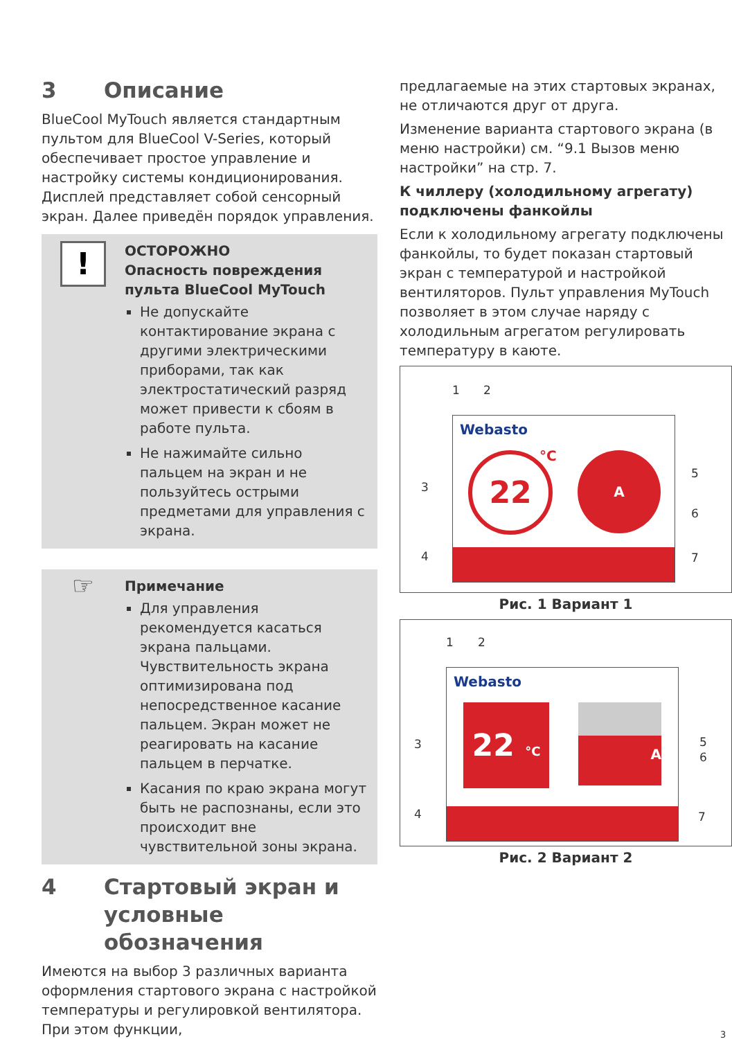3 Описание
BlueCool MyTouch является стандартным пультом для BlueCool V-Series, который обеспечивает простое управление и настройку системы кондиционирования. Дисплей представляет собой сенсорный экран. Далее приведён порядок управления.
!
ОСТОРОЖНО
Опасность повреждения пульта BlueCool MyTouch
Не допускайте контактирование экрана с другими электрическими приборами, так как электростатический разряд может привести к сбоям в работе пульта.
Не нажимайте сильно пальцем на экран и не пользуйтесь острыми предметами для управления с экрана.
☞
Примечание
Для управления рекомендуется касаться экрана пальцами. Чувствительность экрана оптимизирована под непосредственное касание пальцем. Экран может не реагировать на касание пальцем в перчатке.
Касания по краю экрана могут быть не распознаны, если это происходит вне чувствительной зоны экрана.
4 Стартовый экран и условные обозначения
Имеются на выбор 3 различных варианта оформления стартового экрана с настройкой температуры и регулировкой вентилятора. При этом функции,
предлагаемые на этих стартовых экранах, не отличаются друг от друга.
Изменение варианта стартового экрана (в меню настройки) см. “9.1 Вызов меню настройки” на стр. 7.
К чиллеру (холодильному агрегату) подключены фанкойлы
Если к холодильному агрегату подключены фанкойлы, то будет показан стартовый экран с температурой и настройкой вентиляторов. Пульт управления MyTouch позволяет в этом случае наряду с холодильным агрегатом регулировать температуру в каюте.
1 2
Webasto
22 °C A
3
4
5
6
7
Рис. 1 Вариант 1
1 2
Webasto
22 °C
A
3
4
5
6
7
Рис. 2 Вариант 2
3